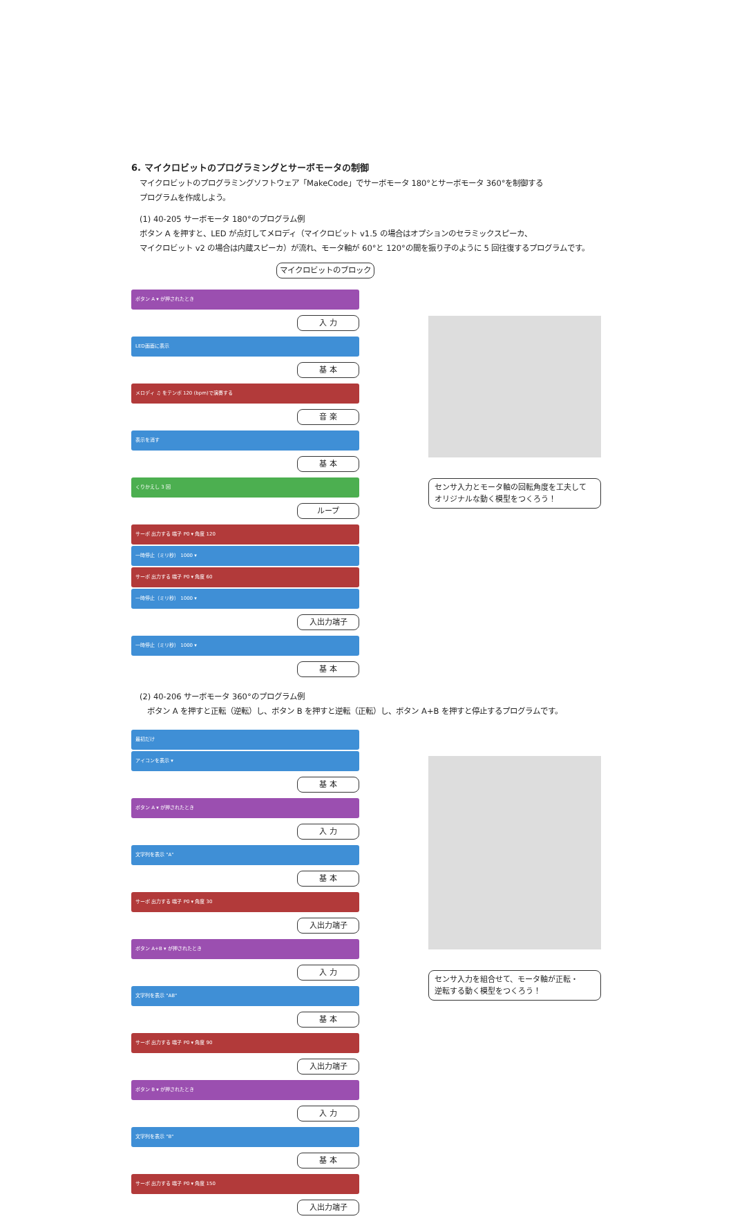6. マイクロビットのプログラミングとサーボモータの制御
マイクロビットのプログラミングソフトウェア「MakeCode」でサーボモータ 180°とサーボモータ 360°を制御する
プログラムを作成しよう。
(1) 40-205 サーボモータ 180°のプログラム例
ボタン A を押すと、LED が点灯してメロディ（マイクロビット v1.5 の場合はオプションのセラミックスピーカ、
マイクロビット v2 の場合は内蔵スピーカ）が流れ、モータ軸が 60°と 120°の間を振り子のように 5 回往復するプログラムです。
マイクロビットのブロック
ボタン A ▾ が押されたとき
入 力
LED画面に表示
基 本
メロディ ♫ をテンポ 120 (bpm)で演奏する
音 楽
表示を消す
基 本
くりかえし 3 回
ループ
サーボ 出力する 端子 P0 ▾ 角度 120
一時停止（ミリ秒） 1000 ▾
サーボ 出力する 端子 P0 ▾ 角度 60
一時停止（ミリ秒） 1000 ▾
入出力端子
一時停止（ミリ秒） 1000 ▾
基 本
センサ入力とモータ軸の回転角度を工夫して
オリジナルな動く模型をつくろう！
(2) 40-206 サーボモータ 360°のプログラム例
　ボタン A を押すと正転（逆転）し、ボタン B を押すと逆転（正転）し、ボタン A+B を押すと停止するプログラムです。
最初だけ
アイコンを表示 ▾
基 本
ボタン A ▾ が押されたとき
入 力
文字列を表示 "A"
基 本
サーボ 出力する 端子 P0 ▾ 角度 30
入出力端子
ボタン A+B ▾ が押されたとき
入 力
文字列を表示 "AB"
基 本
サーボ 出力する 端子 P0 ▾ 角度 90
入出力端子
ボタン B ▾ が押されたとき
入 力
文字列を表示 "B"
基 本
サーボ 出力する 端子 P0 ▾ 角度 150
入出力端子
センサ入力を組合せて、モータ軸が正転・
逆転する動く模型をつくろう！